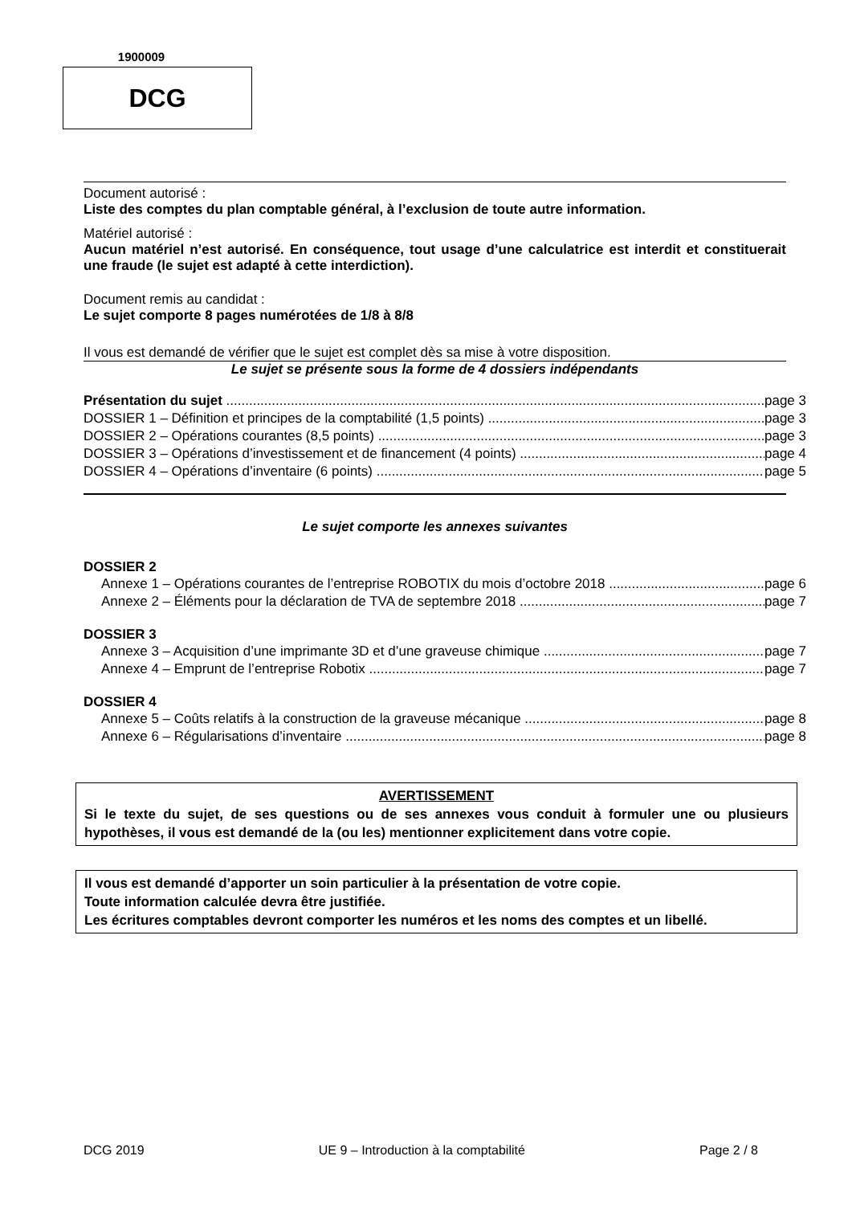1900009
DCG
Document autorisé :
Liste des comptes du plan comptable général, à l’exclusion de toute autre information.
Matériel autorisé :
Aucun matériel n’est autorisé. En conséquence, tout usage d’une calculatrice est interdit et constituerait une fraude (le sujet est adapté à cette interdiction).
Document remis au candidat :
Le sujet comporte 8 pages numérotées de 1/8 à 8/8
Il vous est demandé de vérifier que le sujet est complet dès sa mise à votre disposition.
Le sujet se présente sous la forme de 4 dossiers indépendants
Présentation du sujet page 3
DOSSIER 1 – Définition et principes de la comptabilité (1,5 points) page 3
DOSSIER 2 – Opérations courantes (8,5 points) page 3
DOSSIER 3 – Opérations d’investissement et de financement (4 points) page 4
DOSSIER 4 – Opérations d’inventaire (6 points) page 5
Le sujet comporte les annexes suivantes
DOSSIER 2
Annexe 1 – Opérations courantes de l’entreprise ROBOTIX du mois d’octobre 2018 page 6
Annexe 2 – Éléments pour la déclaration de TVA de septembre 2018 page 7
DOSSIER 3
Annexe 3 – Acquisition d’une imprimante 3D et d’une graveuse chimique page 7
Annexe 4 – Emprunt de l’entreprise Robotix page 7
DOSSIER 4
Annexe 5 – Coûts relatifs à la construction de la graveuse mécanique page 8
Annexe 6 – Régularisations d’inventaire page 8
AVERTISSEMENT
Si le texte du sujet, de ses questions ou de ses annexes vous conduit à formuler une ou plusieurs hypothèses, il vous est demandé de la (ou les) mentionner explicitement dans votre copie.
Il vous est demandé d’apporter un soin particulier à la présentation de votre copie.
Toute information calculée devra être justifiée.
Les écritures comptables devront comporter les numéros et les noms des comptes et un libellé.
DCG 2019 UE 9 – Introduction à la comptabilité Page 2 / 8